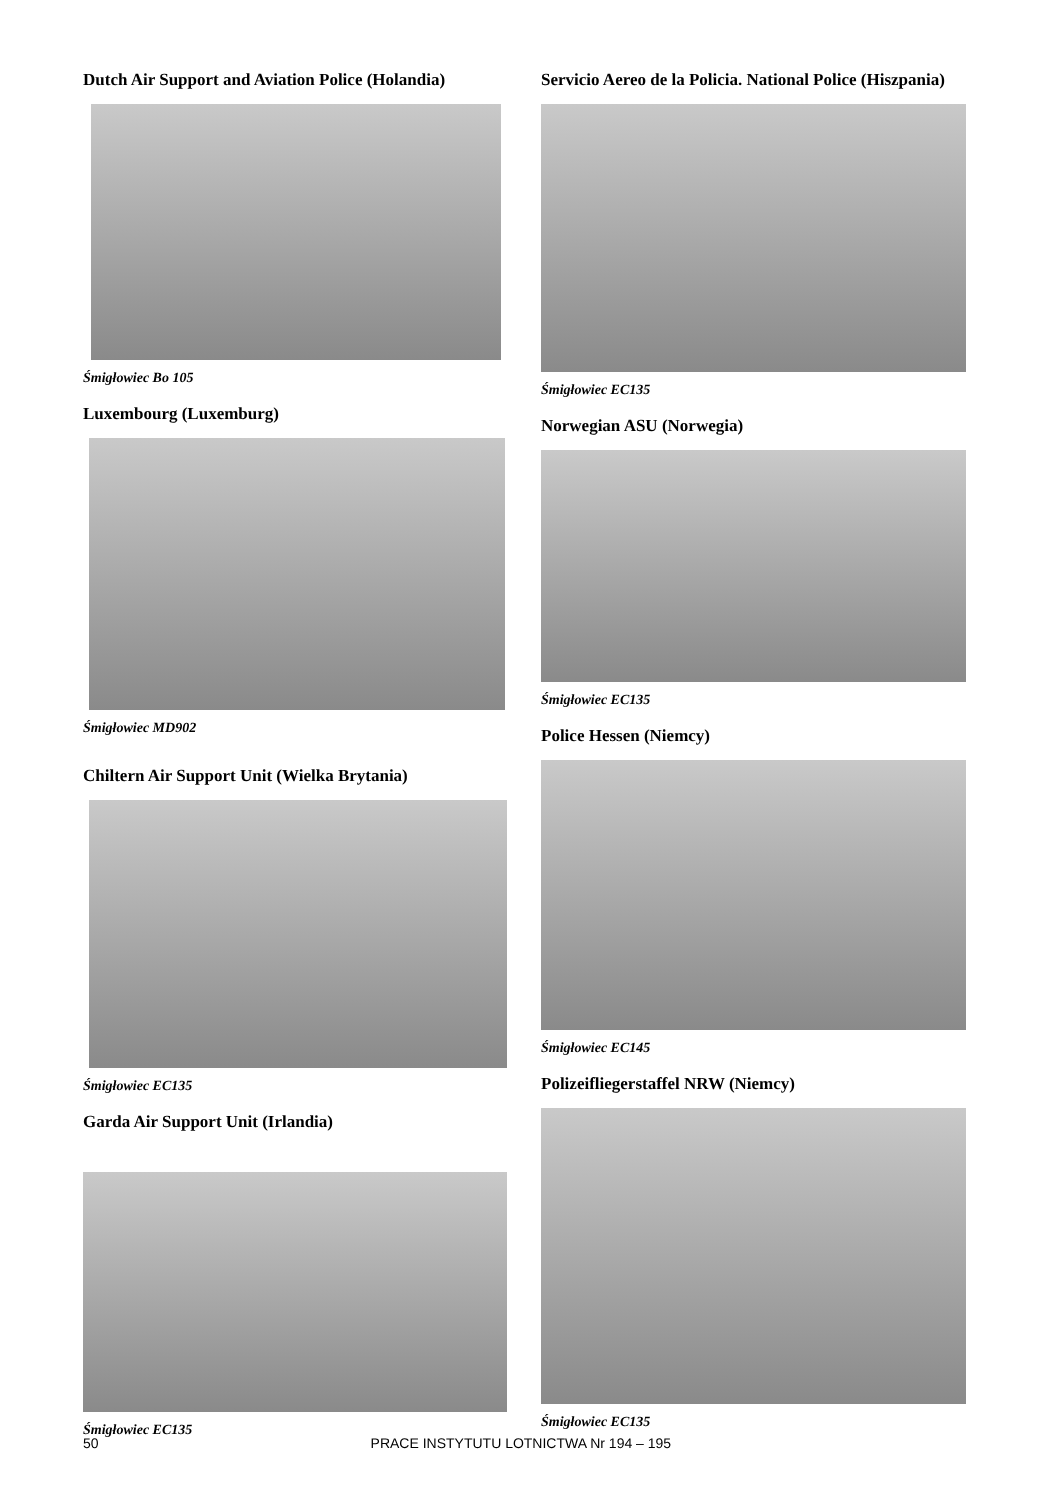Dutch Air Support and Aviation Police (Holandia)
Śmigłowiec Bo 105
Luxembourg (Luxemburg)
Śmigłowiec MD902
Chiltern Air Support Unit (Wielka Brytania)
Śmigłowiec EC135
Garda Air Support Unit (Irlandia)
Śmigłowiec EC135
Servicio Aereo de la Policia. National Police (Hiszpania)
Śmigłowiec EC135
Norwegian ASU (Norwegia)
Śmigłowiec EC135
Police Hessen (Niemcy)
Śmigłowiec EC145
Polizeifliegerstaffel NRW (Niemcy)
Śmigłowiec EC135
50 PRACE INSTYTUTU LOTNICTWA Nr 194 – 195